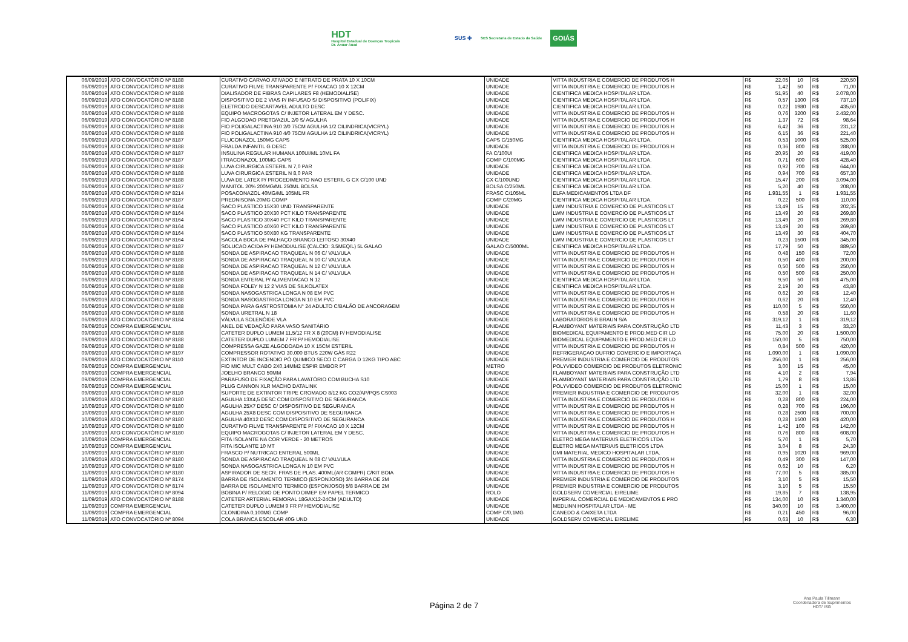HDT
Hospital Estadual de Doenças Tropicais
Dr. Anuar Auad
SUS ✚ SES Secretaria de Estado da Saúde GOIÁS
| 06/09/2019 | ATO CONVOCATÓRIO Nº 8188 | CURATIVO CARVAO ATIVADO E NITRATO DE PRATA 10 X 10CM | UNIDADE | VITTA INDUSTRIA E COMERCIO DE PRODUTOS H | R$ | 22,05 | 10 | R$ | 220,50 |
| 06/09/2019 | ATO CONVOCATÓRIO Nº 8188 | CURATIVO FILME TRANSPARENTE P/ FIXACAO 10 X 12CM | UNIDADE | VITTA INDUSTRIA E COMERCIO DE PRODUTOS H | R$ | 1,42 | 50 | R$ | 71,00 |
| 06/09/2019 | ATO CONVOCATÓRIO Nº 8188 | DIALISADOR DE FIBRAS CAPILARES F8 (HEMODIALISE) | UNIDADE | CIENTIFICA MEDICA HOSPITALAR LTDA. | R$ | 51,95 | 40 | R$ | 2.078,00 |
| 06/09/2019 | ATO CONVOCATÓRIO Nº 8188 | DISPOSITIVO DE 2 VIAS P/ INFUSAO S/ DISPOSITIVO (POLIFIX) | UNIDADE | CIENTIFICA MEDICA HOSPITALAR LTDA. | R$ | 0,57 | 1300 | R$ | 737,10 |
| 06/09/2019 | ATO CONVOCATÓRIO Nº 8188 | ELETRODO DESCARTAVEL ADULTO DESC | UNIDADE | CIENTIFICA MEDICA HOSPITALAR LTDA. | R$ | 0,22 | 1980 | R$ | 435,60 |
| 06/09/2019 | ATO CONVOCATÓRIO Nº 8188 | EQUIPO MACROGOTAS C/ INJETOR LATERAL EM Y DESC. | UNIDADE | VITTA INDUSTRIA E COMERCIO DE PRODUTOS H | R$ | 0,76 | 3200 | R$ | 2.432,00 |
| 06/09/2019 | ATO CONVOCATÓRIO Nº 8188 | FIO ALGODAO PRETO/AZUL 2/0 S/ AGULHA | UNIDADE | VITTA INDUSTRIA E COMERCIO DE PRODUTOS H | R$ | 1,37 | 72 | R$ | 98,64 |
| 06/09/2019 | ATO CONVOCATÓRIO Nº 8188 | FIO POLIGALACTINA 910 2/0 75CM AGULHA 1/2 CILINDRICA(VICRYL) | UNIDADE | VITTA INDUSTRIA E COMERCIO DE PRODUTOS H | R$ | 6,42 | 36 | R$ | 231,12 |
| 06/09/2019 | ATO CONVOCATÓRIO Nº 8188 | FIO POLIGALACTINA 910 4/0 75CM AGULHA 1/2 CILINDRICA(VICRYL) | UNIDADE | VITTA INDUSTRIA E COMERCIO DE PRODUTOS H | R$ | 6,15 | 36 | R$ | 221,40 |
| 06/09/2019 | ATO CONVOCATÓRIO Nº 8187 | FLUCONAZOL 150MG CAPS | CAPS C/150MG | CIENTIFICA MEDICA HOSPITALAR LTDA. | R$ | 0,53 | 1000 | R$ | 525,00 |
| 06/09/2019 | ATO CONVOCATÓRIO Nº 8188 | FRALDA INFANTIL G DESC | UNIDADE | VITTA INDUSTRIA E COMERCIO DE PRODUTOS H | R$ | 0,36 | 800 | R$ | 288,00 |
| 06/09/2019 | ATO CONVOCATÓRIO Nº 8187 | INSULINA REGULAR HUMANA 100UI/ML 10ML FA | FA C/100UI | CIENTIFICA MEDICA HOSPITALAR LTDA. | R$ | 20,95 | 20 | R$ | 419,00 |
| 06/09/2019 | ATO CONVOCATÓRIO Nº 8187 | ITRACONAZOL 100MG CAPS | COMP C/100MG | CIENTIFICA MEDICA HOSPITALAR LTDA. | R$ | 0,71 | 600 | R$ | 428,40 |
| 06/09/2019 | ATO CONVOCATÓRIO Nº 8188 | LUVA CIRURGICA ESTERIL N 7,0 PAR | UNIDADE | CIENTIFICA MEDICA HOSPITALAR LTDA. | R$ | 0,92 | 700 | R$ | 644,00 |
| 06/09/2019 | ATO CONVOCATÓRIO Nº 8188 | LUVA CIRURGICA ESTERIL N 8,0 PAR | UNIDADE | CIENTIFICA MEDICA HOSPITALAR LTDA. | R$ | 0,94 | 700 | R$ | 657,30 |
| 06/09/2019 | ATO CONVOCATÓRIO Nº 8188 | LUVA DE LATEX P/ PROCEDIMENTO NAO ESTERIL G CX C/100 UND | CX C/100UND | CIENTIFICA MEDICA HOSPITALAR LTDA. | R$ | 15,47 | 200 | R$ | 3.094,00 |
| 06/09/2019 | ATO CONVOCATÓRIO Nº 8187 | MANITOL 20% 200MG/ML 250ML BOLSA | BOLSA C/250ML | CIENTIFICA MEDICA HOSPITALAR LTDA. | R$ | 5,20 | 40 | R$ | 208,00 |
| 06/09/2019 | ATO CONVOCATÓRIO Nº 8214 | POSACONAZOL 40MG/ML 105ML FR | FRASC C/105ML | ELFA MEDICAMENTOS LTDA DF | R$ | 1.931,55 | 1 | R$ | 1.931,55 |
| 06/09/2019 | ATO CONVOCATÓRIO Nº 8187 | PREDNISONA 20MG COMP | COMP C/20MG | CIENTIFICA MEDICA HOSPITALAR LTDA. | R$ | 0,22 | 500 | R$ | 110,00 |
| 06/09/2019 | ATO CONVOCATÓRIO Nº 8164 | SACO PLASTICO 15X30 UND TRANSPARENTE | UNIDADE | LWM INDUSTRIA E COMERCIO DE PLASTICOS LT | R$ | 13,49 | 15 | R$ | 202,35 |
| 06/09/2019 | ATO CONVOCATÓRIO Nº 8164 | SACO PLASTICO 20X30 PCT KILO TRANSPARENTE | UNIDADE | LWM INDUSTRIA E COMERCIO DE PLASTICOS LT | R$ | 13,49 | 20 | R$ | 269,80 |
| 06/09/2019 | ATO CONVOCATÓRIO Nº 8164 | SACO PLASTICO 30X40 PCT KILO TRANSPARENTE | UNIDADE | LWM INDUSTRIA E COMERCIO DE PLASTICOS LT | R$ | 13,49 | 20 | R$ | 269,80 |
| 06/09/2019 | ATO CONVOCATÓRIO Nº 8164 | SACO PLASTICO 40X60 PCT KILO TRANSPARENTE | UNIDADE | LWM INDUSTRIA E COMERCIO DE PLASTICOS LT | R$ | 13,49 | 20 | R$ | 269,80 |
| 06/09/2019 | ATO CONVOCATÓRIO Nº 8164 | SACO PLASTICO 50X80 KG TRANSPARENTE | UNIDADE | LWM INDUSTRIA E COMERCIO DE PLASTICOS LT | R$ | 13,49 | 30 | R$ | 404,70 |
| 06/09/2019 | ATO CONVOCATÓRIO Nº 8164 | SACOLA BOCA DE PALHAÇO BRANCO LEITOSO 30X40 | UNIDADE | LWM INDUSTRIA E COMERCIO DE PLASTICOS LT | R$ | 0,23 | 1500 | R$ | 345,00 |
| 06/09/2019 | ATO CONVOCATÓRIO Nº 8187 | SOLUCAO ACIDA P/ HEMODIALISE (CALCIO: 3.5MEQ/L) 5L GALAO | GALAO C/5000ML | CIENTIFICA MEDICA HOSPITALAR LTDA. | R$ | 17,79 | 50 | R$ | 889,50 |
| 06/09/2019 | ATO CONVOCATÓRIO Nº 8188 | SONDA DE ASPIRACAO TRAQUEAL N 06 C/ VALVULA | UNIDADE | VITTA INDUSTRIA E COMERCIO DE PRODUTOS H | R$ | 0,48 | 150 | R$ | 72,00 |
| 06/09/2019 | ATO CONVOCATÓRIO Nº 8188 | SONDA DE ASPIRACAO TRAQUEAL N 10 C/ VALVULA | UNIDADE | VITTA INDUSTRIA E COMERCIO DE PRODUTOS H | R$ | 0,50 | 400 | R$ | 200,00 |
| 06/09/2019 | ATO CONVOCATÓRIO Nº 8188 | SONDA DE ASPIRACAO TRAQUEAL N 12 C/ VALVULA | UNIDADE | VITTA INDUSTRIA E COMERCIO DE PRODUTOS H | R$ | 0,50 | 500 | R$ | 250,00 |
| 06/09/2019 | ATO CONVOCATÓRIO Nº 8188 | SONDA DE ASPIRACAO TRAQUEAL N 14 C/ VALVULA | UNIDADE | VITTA INDUSTRIA E COMERCIO DE PRODUTOS H | R$ | 0,50 | 500 | R$ | 250,00 |
| 06/09/2019 | ATO CONVOCATÓRIO Nº 8188 | SONDA ENTERAL P/ ALIMENTACAO N 12 | UNIDADE | CIENTIFICA MEDICA HOSPITALAR LTDA. | R$ | 9,50 | 50 | R$ | 475,00 |
| 06/09/2019 | ATO CONVOCATÓRIO Nº 8188 | SONDA FOLEY N 12 2 VIAS DE SILKOLATEX | UNIDADE | CIENTIFICA MEDICA HOSPITALAR LTDA. | R$ | 2,19 | 20 | R$ | 43,80 |
| 06/09/2019 | ATO CONVOCATÓRIO Nº 8188 | SONDA NASOGASTRICA LONGA N 08 EM PVC | UNIDADE | VITTA INDUSTRIA E COMERCIO DE PRODUTOS H | R$ | 0,62 | 20 | R$ | 12,40 |
| 06/09/2019 | ATO CONVOCATÓRIO Nº 8188 | SONDA NASOGASTRICA LONGA N 10 EM PVC | UNIDADE | VITTA INDUSTRIA E COMERCIO DE PRODUTOS H | R$ | 0,62 | 20 | R$ | 12,40 |
| 06/09/2019 | ATO CONVOCATÓRIO Nº 8188 | SONDA PARA GASTROSTOMIA N° 24 ADULTO C/BALÃO DE ANCORAGEM | UNIDADE | VITTA INDUSTRIA E COMERCIO DE PRODUTOS H | R$ | 110,00 | 5 | R$ | 550,00 |
| 06/09/2019 | ATO CONVOCATÓRIO Nº 8188 | SONDA URETRAL N 18 | UNIDADE | VITTA INDUSTRIA E COMERCIO DE PRODUTOS H | R$ | 0,58 | 20 | R$ | 11,60 |
| 06/09/2019 | ATO CONVOCATÓRIO Nº 8184 | VÁLVULA SOLENÓIDE VLA | UNIDADE | LABORATORIOS B BRAUN S/A | R$ | 319,12 | 1 | R$ | 319,12 |
| 09/09/2019 | COMPRA EMERGENCIAL | ANEL DE VEDAÇÃO PARA VASO SANITÁRIO | UNIDADE | FLAMBOYANT MATERIAIS PARA CONSTRUÇÃO LTD | R$ | 11,43 | 3 | R$ | 33,20 |
| 09/09/2019 | ATO CONVOCATÓRIO Nº 8188 | CATETER DUPLO LUMEM 11,5/12 FR X 8 (20CM) P/ HEMODIALISE | UNIDADE | BIOMEDICAL EQUIPAMENTO E PROD.MED CIR LD | R$ | 75,00 | 20 | R$ | 1.500,00 |
| 09/09/2019 | ATO CONVOCATÓRIO Nº 8188 | CATETER DUPLO LUMEM 7 FR P/ HEMODIALISE | UNIDADE | BIOMEDICAL EQUIPAMENTO E PROD.MED CIR LD | R$ | 150,00 | 5 | R$ | 750,00 |
| 09/09/2019 | ATO CONVOCATÓRIO Nº 8188 | COMPRESSA GAZE ALGODOADA 10 X 15CM ESTERIL | UNIDADE | VITTA INDUSTRIA E COMERCIO DE PRODUTOS H | R$ | 0,84 | 500 | R$ | 420,00 |
| 09/09/2019 | ATO CONVOCATÓRIO Nº 8197 | COMPRESSOR ROTATIVO 30.000 BTUS 220W GÁS R22 | UNIDADE | REFRIGERAÇAO DUFRIO COMERCIO E IMPORTAÇA | R$ | 1.090,00 | 1 | R$ | 1.090,00 |
| 09/09/2019 | ATO CONVOCATÓRIO Nº 8110 | EXTINTOR DE INCENDIO PÓ QUIMICO SECO C CARGA D 12KG TIPO ABC | UNIDADE | PREMIER INDUSTRIA E COMERCIO DE PRODUTOS | R$ | 256,00 | 1 | R$ | 256,00 |
| 09/09/2019 | COMPRA EMERGENCIAL | FIO MIC MULT CABO 2X0,14MM2 ESPIR EMBOR PT | METRO | POLYVIDEO COMERCIO DE PRODUTOS ELETRONIC | R$ | 3,00 | 15 | R$ | 45,00 |
| 09/09/2019 | COMPRA EMERGENCIAL | JOELHO BRANCO 50MM | UNIDADE | FLAMBOYANT MATERIAIS PARA CONSTRUÇÃO LTD | R$ | 4,10 | 2 | R$ | 7,94 |
| 09/09/2019 | COMPRA EMERGENCIAL | PARAFUSO DE FIXAÇÃO PARA LAVATÓRIO COM BUCHA S10 | UNIDADE | FLAMBOYANT MATERIAIS PARA CONSTRUÇÃO LTD | R$ | 1,79 | 8 | R$ | 13,86 |
| 09/09/2019 | COMPRA EMERGENCIAL | PLUG CANNON XLR MACHO DATALINK | UNIDADE | POLYVIDEO COMERCIO DE PRODUTOS ELETRONIC | R$ | 15,00 | 1 | R$ | 15,00 |
| 09/09/2019 | ATO CONVOCATÓRIO Nº 8110 | SUPORTE DE EXTINTOR TRIPE CROMADO 8/12 KG CO2/AP/PQS CS003 | UNIDADE | PREMIER INDUSTRIA E COMERCIO DE PRODUTOS | R$ | 32,00 | 1 | R$ | 32,00 |
| 10/09/2019 | ATO CONVOCATÓRIO Nº 8180 | AGULHA 13X4,5 DESC COM DISPOSITIVO DE SEGURANCA | UNIDADE | VITTA INDUSTRIA E COMERCIO DE PRODUTOS H | R$ | 0,28 | 800 | R$ | 224,00 |
| 10/09/2019 | ATO CONVOCATÓRIO Nº 8180 | AGULHA 25X7 DESC C/ DISPOSITIVO DE SEGURANCA | UNIDADE | VITTA INDUSTRIA E COMERCIO DE PRODUTOS H | R$ | 0,28 | 700 | R$ | 196,00 |
| 10/09/2019 | ATO CONVOCATÓRIO Nº 8180 | AGULHA 25X8 DESC COM DISPOSITIVO DE SEGURANCA | UNIDADE | VITTA INDUSTRIA E COMERCIO DE PRODUTOS H | R$ | 0,28 | 2500 | R$ | 700,00 |
| 10/09/2019 | ATO CONVOCATÓRIO Nº 8180 | AGULHA 40X12 DESC COM DISPOSITIVO DE SEGURANCA | UNIDADE | VITTA INDUSTRIA E COMERCIO DE PRODUTOS H | R$ | 0,28 | 1500 | R$ | 420,00 |
| 10/09/2019 | ATO CONVOCATÓRIO Nº 8180 | CURATIVO FILME TRANSPARENTE P/ FIXACAO 10 X 12CM | UNIDADE | VITTA INDUSTRIA E COMERCIO DE PRODUTOS H | R$ | 1,42 | 100 | R$ | 142,00 |
| 10/09/2019 | ATO CONVOCATÓRIO Nº 8180 | EQUIPO MACROGOTAS C/ INJETOR LATERAL EM Y DESC. | UNIDADE | VITTA INDUSTRIA E COMERCIO DE PRODUTOS H | R$ | 0,76 | 800 | R$ | 608,00 |
| 10/09/2019 | COMPRA EMERGENCIAL | FITA ISOLANTE NA COR VERDE - 20 METROS | UNIDADE | ELETRO MEGA MATERIAIS ELETRICOS LTDA | R$ | 5,70 | 1 | R$ | 5,70 |
| 10/09/2019 | COMPRA EMERGENCIAL | FITA ISOLANTE 10 MT | UNIDADE | ELETRO MEGA MATERIAIS ELETRICOS LTDA | R$ | 3,04 | 8 | R$ | 24,30 |
| 10/09/2019 | ATO CONVOCATÓRIO Nº 8180 | FRASCO P/ NUTRICAO ENTERAL 500ML | UNIDADE | DMI MATERIAL MEDICO HOSPITALAR LTDA. | R$ | 0,95 | 1020 | R$ | 969,00 |
| 10/09/2019 | ATO CONVOCATÓRIO Nº 8180 | SONDA DE ASPIRACAO TRAQUEAL N 08 C/ VALVULA | UNIDADE | VITTA INDUSTRIA E COMERCIO DE PRODUTOS H | R$ | 0,49 | 300 | R$ | 147,00 |
| 10/09/2019 | ATO CONVOCATÓRIO Nº 8180 | SONDA NASOGASTRICA LONGA N 10 EM PVC | UNIDADE | VITTA INDUSTRIA E COMERCIO DE PRODUTOS H | R$ | 0,62 | 10 | R$ | 6,20 |
| 11/09/2019 | ATO CONVOCATÓRIO Nº 8180 | ASPIRADOR DE SECR. FRAS DE PLAS. 400ML(AR COMPR) C/KIT BOIA | UNIDADE | VITTA INDUSTRIA E COMERCIO DE PRODUTOS H | R$ | 77,00 | 5 | R$ | 385,00 |
| 11/09/2019 | ATO CONVOCATÓRIO Nº 8174 | BARRA DE ISOLAMENTO TERMICO (ESPONJOSO) 3/4 BARRA DE 2M | UNIDADE | PREMIER INDUSTRIA E COMERCIO DE PRODUTOS | R$ | 3,10 | 5 | R$ | 15,50 |
| 11/09/2019 | ATO CONVOCATÓRIO Nº 8174 | BARRA DE ISOLAMENTO TERMICO (ESPONJOSO) 5/8 BARRA DE 2M | UNIDADE | PREMIER INDUSTRIA E COMERCIO DE PRODUTOS | R$ | 3,10 | 5 | R$ | 15,50 |
| 11/09/2019 | ATO CONVOCATÓRIO Nº 8094 | BOBINA P/ RELOGIO DE PONTO DIMEP EM PAPEL TERMICO | ROLO | GOLDSERV COMERCIAL EIRELIME | R$ | 19,85 | 7 | R$ | 138,95 |
| 11/09/2019 | ATO CONVOCATÓRIO Nº 8188 | CATETER ARTERIAL FEMORAL 18GAX12-24CM (ADULTO) | UNIDADE | IMPERIAL COMERCIAL DE MEDICAMENTOS E PRO | R$ | 134,00 | 10 | R$ | 1.340,00 |
| 11/09/2019 | COMPRA EMERGENCIAL | CATETER DUPLO LUMEM 9 FR P/ HEMODIALISE | UNIDADE | MEDLINN HOSPITALAR LTDA - ME | R$ | 340,00 | 10 | R$ | 3.400,00 |
| 11/09/2019 | COMPRA EMERGENCIAL | CLONIDINA 0,100MG COMP | COMP C/0,1MG | CANEDO & CAIXETA LTDA | R$ | 0,21 | 450 | R$ | 96,00 |
| 11/09/2019 | ATO CONVOCATÓRIO Nº 8094 | COLA BRANCA ESCOLAR 40G UND | UNIDADE | GOLDSERV COMERCIAL EIRELIME | R$ | 0,63 | 10 | R$ | 6,30 |
Página 2 de 7
Ana Paula Tillmann
Coordenadora de Suprimentos
HDT/ ISG